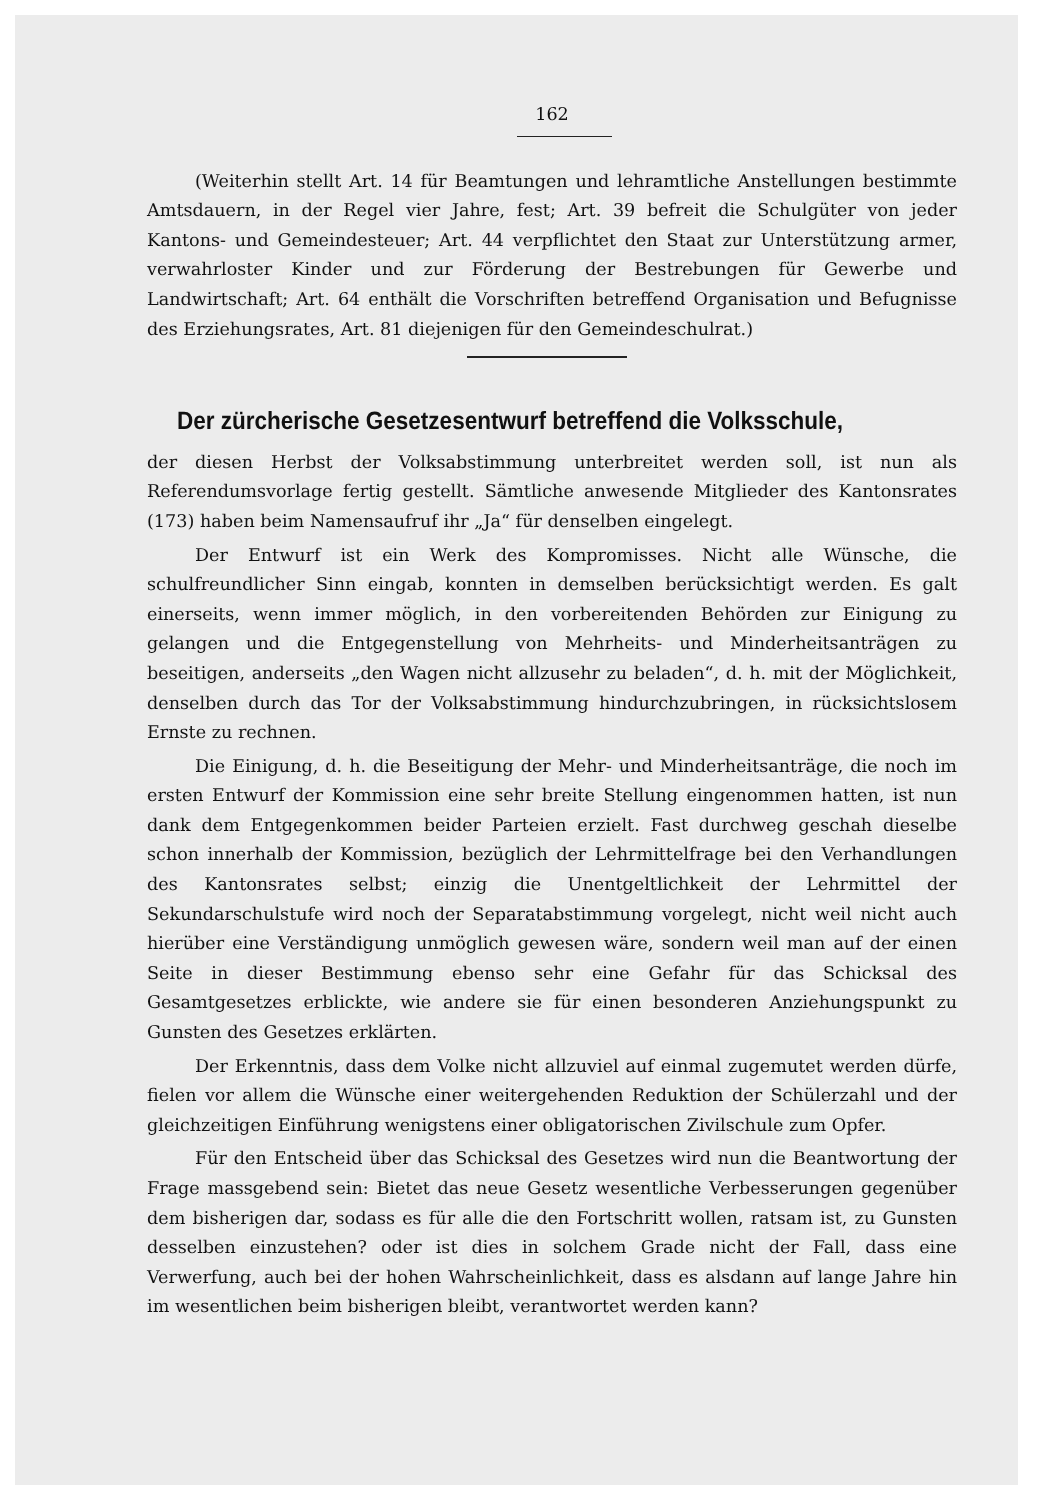162
(Weiterhin stellt Art. 14 für Beamtungen und lehramtliche Anstellungen bestimmte Amtsdauern, in der Regel vier Jahre, fest; Art. 39 befreit die Schulgüter von jeder Kantons- und Gemeindesteuer; Art. 44 verpflichtet den Staat zur Unterstützung armer, verwahrloster Kinder und zur Förderung der Bestrebungen für Gewerbe und Landwirtschaft; Art. 64 enthält die Vorschriften betreffend Organisation und Befugnisse des Erziehungsrates, Art. 81 diejenigen für den Gemeindeschulrat.)
Der zürcherische Gesetzesentwurf betreffend die Volksschule,
der diesen Herbst der Volksabstimmung unterbreitet werden soll, ist nun als Referendumsvorlage fertig gestellt. Sämtliche anwesende Mitglieder des Kantonsrates (173) haben beim Namensaufruf ihr „Ja“ für denselben eingelegt.
Der Entwurf ist ein Werk des Kompromisses. Nicht alle Wünsche, die schulfreundlicher Sinn eingab, konnten in demselben berücksichtigt werden. Es galt einerseits, wenn immer möglich, in den vorbereitenden Behörden zur Einigung zu gelangen und die Entgegenstellung von Mehrheits- und Minderheitsanträgen zu beseitigen, anderseits „den Wagen nicht allzusehr zu beladen“, d. h. mit der Möglichkeit, denselben durch das Tor der Volksabstimmung hindurchzubringen, in rücksichtslosem Ernste zu rechnen.
Die Einigung, d. h. die Beseitigung der Mehr- und Minderheitsanträge, die noch im ersten Entwurf der Kommission eine sehr breite Stellung eingenommen hatten, ist nun dank dem Entgegenkommen beider Parteien erzielt. Fast durchweg geschah dieselbe schon innerhalb der Kommission, bezüglich der Lehrmittelfrage bei den Verhandlungen des Kantonsrates selbst; einzig die Unentgeltlichkeit der Lehrmittel der Sekundarschulstufe wird noch der Separatabstimmung vorgelegt, nicht weil nicht auch hierüber eine Verständigung unmöglich gewesen wäre, sondern weil man auf der einen Seite in dieser Bestimmung ebenso sehr eine Gefahr für das Schicksal des Gesamtgesetzes erblickte, wie andere sie für einen besonderen Anziehungspunkt zu Gunsten des Gesetzes erklärten.
Der Erkenntnis, dass dem Volke nicht allzuviel auf einmal zugemutet werden dürfe, fielen vor allem die Wünsche einer weitergehenden Reduktion der Schülerzahl und der gleichzeitigen Einführung wenigstens einer obligatorischen Zivilschule zum Opfer.
Für den Entscheid über das Schicksal des Gesetzes wird nun die Beantwortung der Frage massgebend sein: Bietet das neue Gesetz wesentliche Verbesserungen gegenüber dem bisherigen dar, sodass es für alle die den Fortschritt wollen, ratsam ist, zu Gunsten desselben einzustehen? oder ist dies in solchem Grade nicht der Fall, dass eine Verwerfung, auch bei der hohen Wahrscheinlichkeit, dass es alsdann auf lange Jahre hin im wesentlichen beim bisherigen bleibt, verantwortet werden kann?